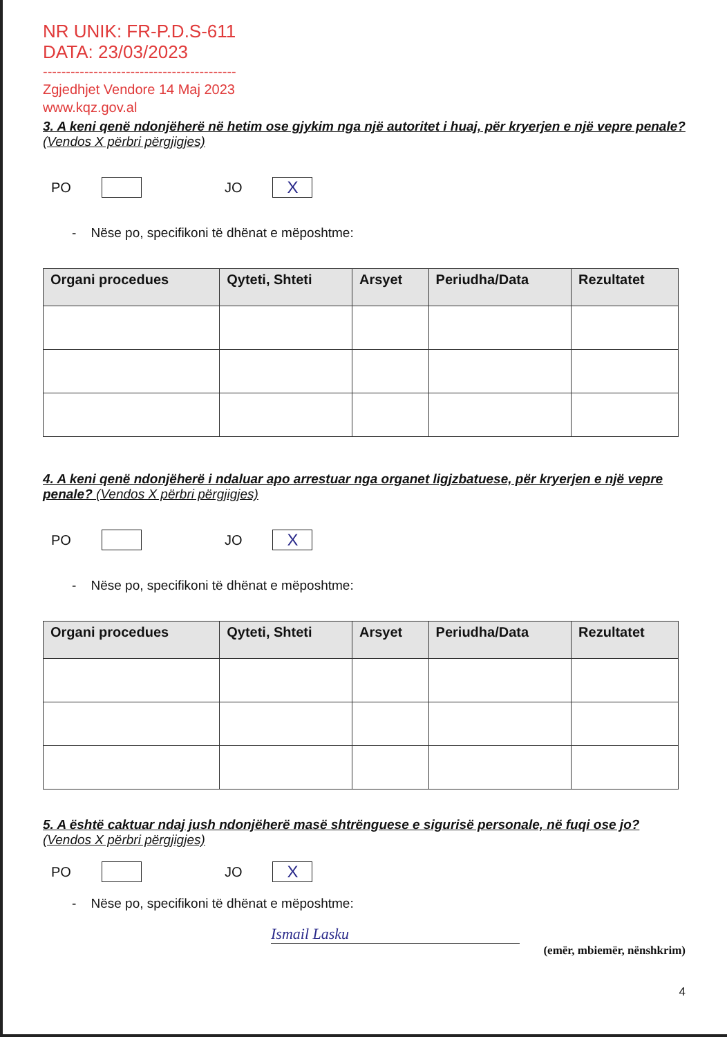NR UNIK: FR-P.D.S-611
DATA: 23/03/2023
------------------------------------------
Zgjedhjet Vendore 14 Maj 2023
www.kqz.gov.al
3. A keni qenë ndonjëherë në hetim ose gjykim nga një autoritet i huaj, për kryerjen e një vepre penale? (Vendos X përbri përgjigjes)
PO
JO
X
- Nëse po, specifikoni të dhënat e mëposhtme:
| Organi procedues | Qyteti, Shteti | Arsyet | Periudha/Data | Rezultatet |
| --- | --- | --- | --- | --- |
4. A keni qenë ndonjëherë i ndaluar apo arrestuar nga organet ligjzbatuese, për kryerjen e një vepre penale? (Vendos X përbri përgjigjes)
PO
JO
X
- Nëse po, specifikoni të dhënat e mëposhtme:
| Organi procedues | Qyteti, Shteti | Arsyet | Periudha/Data | Rezultatet |
| --- | --- | --- | --- | --- |
5. A është caktuar ndaj jush ndonjëherë masë shtrënguese e sigurisë personale, në fuqi ose jo? (Vendos X përbri përgjigjes)
PO
JO
X
- Nëse po, specifikoni të dhënat e mëposhtme:
Ismail Lasku
(emër, mbiemër, nënshkrim)
4